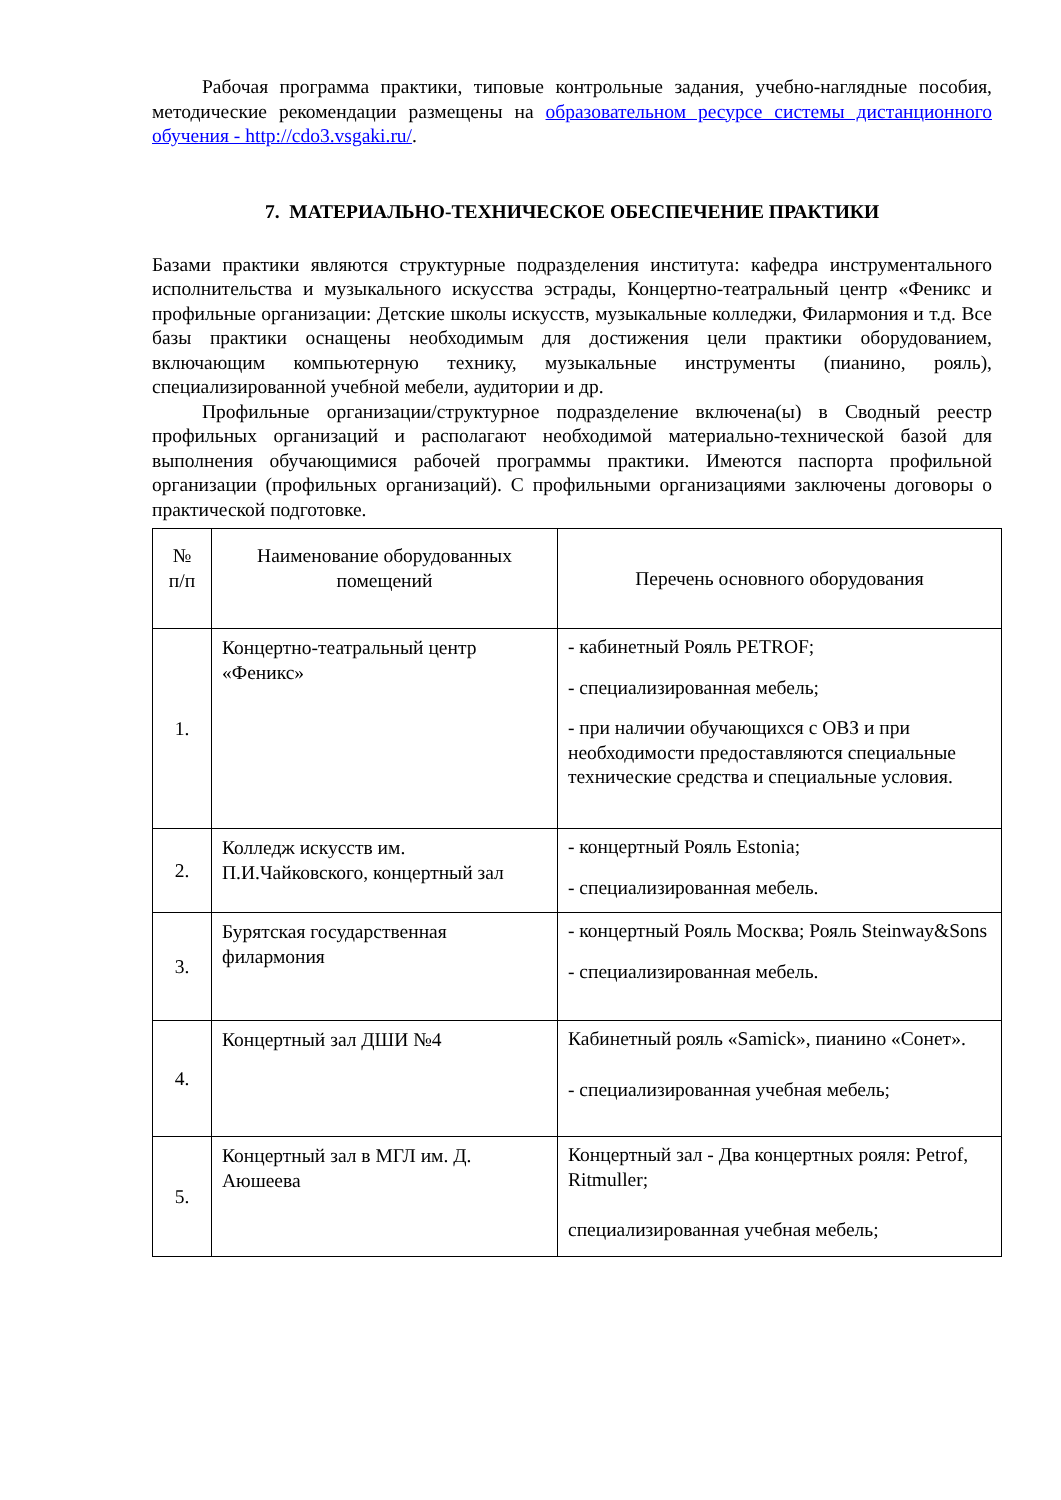Рабочая программа практики, типовые контрольные задания, учебно-наглядные пособия, методические рекомендации размещены на образовательном ресурсе системы дистанционного обучения - http://cdo3.vsgaki.ru/.
7. МАТЕРИАЛЬНО-ТЕХНИЧЕСКОЕ ОБЕСПЕЧЕНИЕ ПРАКТИКИ
Базами практики являются структурные подразделения института: кафедра инструментального исполнительства и музыкального искусства эстрады, Концертно-театральный центр «Феникс и профильные организации: Детские школы искусств, музыкальные колледжи, Филармония и т.д. Все базы практики оснащены необходимым для достижения цели практики оборудованием, включающим компьютерную технику, музыкальные инструменты (пианино, рояль), специализированной учебной мебели, аудитории и др.
Профильные организации/структурное подразделение включена(ы) в Сводный реестр профильных организаций и располагают необходимой материально-технической базой для выполнения обучающимися рабочей программы практики. Имеются паспорта профильной организации (профильных организаций). С профильными организациями заключены договоры о практической подготовке.
| № п/п | Наименование оборудованных помещений | Перечень основного оборудования |
| 1. | Концертно-театральный центр «Феникс» | - кабинетный Рояль PETROF; - специализированная мебель; - при наличии обучающихся с ОВЗ и при необходимости предоставляются специальные технические средства и специальные условия. |
| 2. | Колледж искусств им. П.И.Чайковского, концертный зал | - концертный Рояль Estonia; - специализированная мебель. |
| 3. | Бурятская государственная филармония | - концертный Рояль Москва; Рояль Steinway&Sons - специализированная мебель. |
| 4. | Концертный зал ДШИ №4 | Кабинетный рояль «Samick», пианино «Сонет». - специализированная учебная мебель; |
| 5. | Концертный зал в МГЛ им. Д. Аюшеева | Концертный зал - Два концертных рояля: Petrof, Ritmuller; специализированная учебная мебель; |